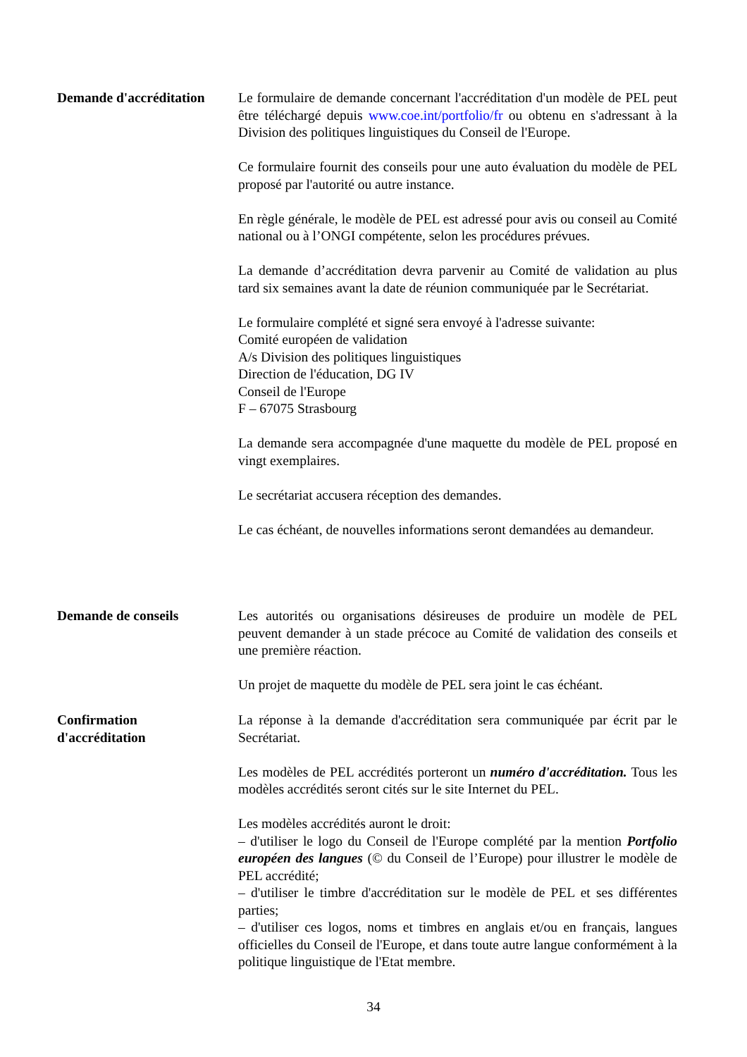Demande d'accréditation
Le formulaire de demande concernant l'accréditation d'un modèle de PEL peut être téléchargé depuis www.coe.int/portfolio/fr ou obtenu en s'adressant à la Division des politiques linguistiques du Conseil de l'Europe.
Ce formulaire fournit des conseils pour une auto évaluation du modèle de PEL proposé par l'autorité ou autre instance.
En règle générale, le modèle de PEL est adressé pour avis ou conseil au Comité national ou à l’ONGI compétente, selon les procédures prévues.
La demande d’accréditation devra parvenir au Comité de validation au plus tard six semaines avant la date de réunion communiquée par le Secrétariat.
Le formulaire complété et signé sera envoyé à l'adresse suivante:
Comité européen de validation
A/s Division des politiques linguistiques
Direction de l'éducation, DG IV
Conseil de l'Europe
F – 67075 Strasbourg
La demande sera accompagnée d'une maquette du modèle de PEL proposé en vingt exemplaires.
Le secrétariat accusera réception des demandes.
Le cas échéant, de nouvelles informations seront demandées au demandeur.
Demande de conseils Les autorités ou organisations désireuses de produire un modèle de PEL peuvent demander à un stade précoce au Comité de validation des conseils et une première réaction.
Un projet de maquette du modèle de PEL sera joint le cas échéant.
Confirmation
d'accréditation
La réponse à la demande d'accréditation sera communiquée par écrit par le Secrétariat.
Les modèles de PEL accrédités porteront un numéro d'accréditation. Tous les modèles accrédités seront cités sur le site Internet du PEL.
Les modèles accrédités auront le droit:
– d'utiliser le logo du Conseil de l'Europe complété par la mention Portfolio européen des langues (© du Conseil de l’Europe) pour illustrer le modèle de PEL accrédité;
– d'utiliser le timbre d'accréditation sur le modèle de PEL et ses différentes parties;
– d'utiliser ces logos, noms et timbres en anglais et/ou en français, langues officielles du Conseil de l'Europe, et dans toute autre langue conformément à la politique linguistique de l'Etat membre.
34